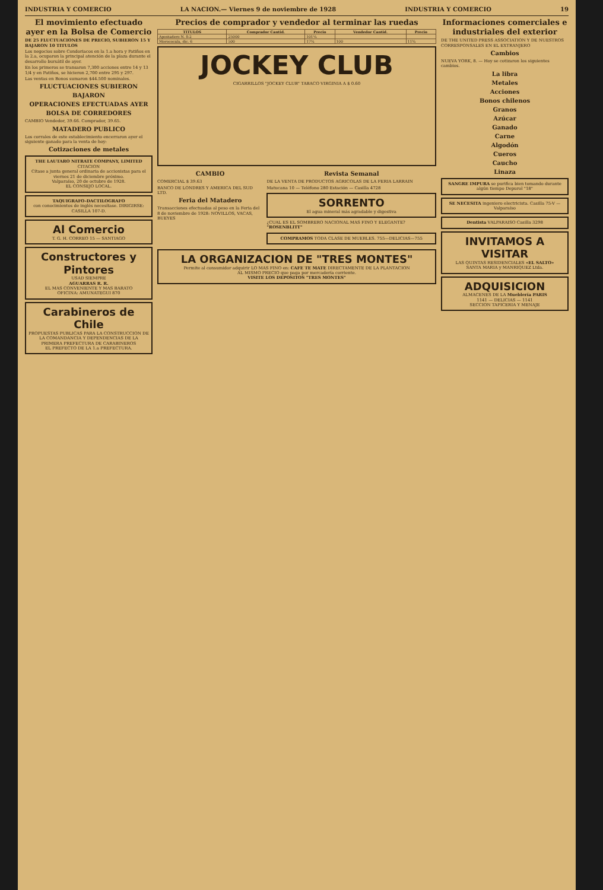INDUSTRIA Y COMERCIO LA NACION.— Viernes 9 de noviembre de 1928 INDUSTRIA Y COMERCIO 19
El movimiento efectuado ayer en la Bolsa de Comercio
DE 25 FLUCTUACIONES DE PRECIO, SUBIERON 15 Y BAJARON 10 TITULOS
Los negocios sobre Condoriacos en la 1.a hora y Patiños en la 2.a, ocuparon la principal atención de la plaza durante el desarrollo bursátil de ayer.
En los primeros se transaron 7,300 acciones entre 14 y 13 1/4 y en Patiños, se hicieron 2,700 entre 295 y 297.
Las ventas en Bonos sumaron $44.500 nominales.
FLUCTUACIONES SUBIERON
BAJARON
OPERACIONES EFECTUADAS AYER
BOLSA DE CORREDORES
CAMBIO Vendedor, 39.66. Comprador, 39.65.
MATADERO PUBLICO
Los corrales de este establecimiento encerraron ayer el siguiente ganado para la venta de hoy:
Cotizaciones de metales
THE LAUTARO NITRATE COMPANY, LIMITED
CITACION
Cítase a junta general ordinaria de accionistas para el viernes 21 de diciembre próximo.
Valparaíso, 20 de octubre de 1928.
EL CONSEJO LOCAL.
TAQUIGRAFO-DACTILOGRAFO
con conocimientos de inglés necesítase. DIRIGIRSE: CASILLA 107-D.
Al Comercio
T. G. H. CORREO 15 — SANTIAGO
Constructores y Pintores
USAD SIEMPRE
AGUARRAS R. R.
EL MAS CONVENIENTE Y MAS BARATO
OFICINA: AMUNATEGUI 870
Carabineros de Chile
PROPUESTAS PUBLICAS PARA LA CONSTRUCCION DE LA COMANDANCIA Y DEPENDENCIAS DE LA PRIMERA PREFECTURA DE CARABINEROS
EL PREFECTO DE LA 1.a PREFECTURA.
Precios de comprador y vendedor al terminar las ruedas
| TITULOS | Comprador Cantid. | Precio | Vendedor Cantid. | Precio |
| --- | --- | --- | --- | --- |
| Apostadero N. 8-2 | 25000 | 101¼ | | |
| Morococala, dic. 6 | 500 | 17¼ | 100 | 11¾ |
JOCKEY CLUB
CIGARRILLOS "JOCKEY CLUB" TABACO VIRGINIA A $ 0.60
CAMBIO
COMERCIAL $ 39.63
BANCO DE LONDRES Y AMERICA DEL SUD LTD.
Feria del Matadero
Transacciones efectuadas al peso en la Feria del 8 de noviembre de 1928: NOVILLOS, VACAS, BUEYES
Revista Semanal
DE LA VENTA DE PRODUCTOS AGRICOLAS DE LA FERIA LARRAIN
Matucana 10 — Teléfono 280 Estación — Casilla 4728
SORRENTO
El agua mineral más agradable y digestiva
¿CUAL ES EL SOMBRERO NACIONAL MAS FINO Y ELEGANTE? "ROSENBLITT"
COMPRAMOS TODA CLASE DE MUEBLES. 755—DELICIAS—755
LA ORGANIZACION DE "TRES MONTES"
Permite al consumidor adquirir LO MAS FINO en: CAFE TE MATE DIRECTAMENTE DE LA PLANTACION
AL MISMO PRECIO que paga por mercadería corriente.
VISITE LOS DEPOSITOS "TRES MONTES"
Informaciones comerciales e industriales del exterior
DE THE UNITED PRESS ASSOCIATION Y DE NUESTROS CORRESPONSALES EN EL EXTRANJERO
Cambios
NUEVA YORK, 8. — Hoy se cotizaron los siguientes cambios.
La libra
Metales
Acciones
Bonos chilenos
Granos
Azúcar
Ganado
Carne
Algodón
Cueros
Caucho
Linaza
SANGRE IMPURA se purifica bien tomando durante algún tiempo Depurol "18"
SE NECESITA ingeniero electricista. Casilla 75-V — Valparaíso
Dentista VALPARAISO Casilla 3298
INVITAMOS A VISITAR
LAS QUINTAS RESIDENCIALES «EL SALTO»
SANTA MARIA y MANRIQUEZ Ltda.
ADQUISICION
ALMACENES DE LA Mueblería PARIS
1141 — DELICIAS — 1141
SECCION TAPICERIA Y MENAJE